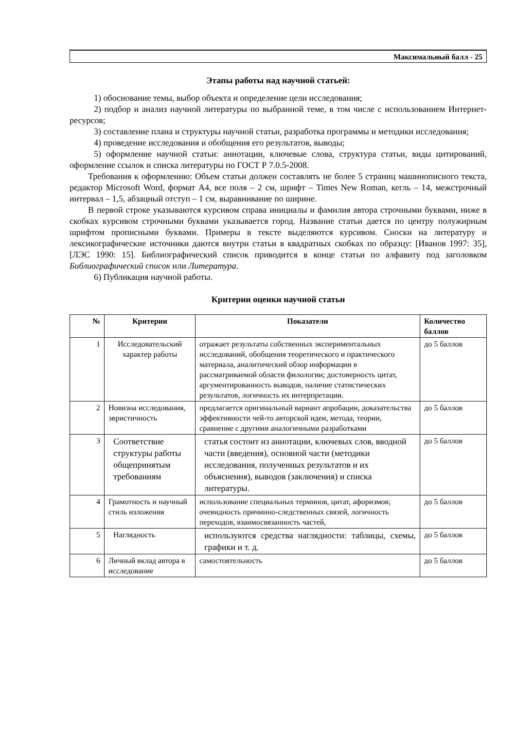Максимальный балл - 25
Этапы работы над научной статьей:
1) обоснование темы, выбор объекта и определение цели исследования;
2) подбор и анализ научной литературы по выбранной теме, в том числе с использованием Интернет-ресурсов;
3) составление плана и структуры научной статьи, разработка программы и методики исследования;
4) проведение исследования и обобщения его результатов, выводы;
5) оформление научной статьи: аннотации, ключевые слова, структура статьи, виды цитирований, оформление ссылок и списка литературы по ГОСТ Р 7.0.5-2008.
Требования к оформлению: Объем статьи должен составлять не более 5 страниц машинописного текста, редактор Microsoft Word, формат А4, все поля – 2 см, шрифт – Times New Roman, кегль – 14, межстрочный интервал – 1,5, абзацный отступ – 1 см, выравнивание по ширине.
В первой строке указываются курсивом справа инициалы и фамилия автора строчными буквами, ниже в скобках курсивом строчными буквами указывается город. Название статьи дается по центру полужирным шрифтом прописными буквами. Примеры в тексте выделяются курсивом. Сноски на литературу и лексикографические источники даются внутри статьи в квадратных скобках по образцу: [Иванов 1997: 35], [ЛЭС 1990: 15]. Библиографический список приводится в конце статьи по алфавиту под заголовком Библиографический список или Литература.
6) Публикация научной работы.
Критерии оценки научной статьи
| № | Критерии | Показатели | Количество баллов |
| --- | --- | --- | --- |
| 1 | Исследовательский характер работы | отражает результаты собственных экспериментальных исследований, обобщения теоретического и практического материала, аналитический обзор информации в рассматриваемой области филологии; достоверность цитат, аргументированность выводов, наличие статистических результатов, логичность их интерпретации. | до 5 баллов |
| 2 | Новизна исследования, эвристичность | предлагается оригинальный вариант апробации, доказательства эффективности чей-то авторской идеи, метода, теории, сравнение с другими аналогичными разработками | до 5 баллов |
| 3 | Соответствие структуры работы общепринятым требованиям | статья состоит из аннотации, ключевых слов, вводной части (введения), основной части (методики исследования, полученных результатов и их объяснения), выводов (заключения) и списка литературы. | до 5 баллов |
| 4 | Грамотность и научный стиль изложения | использование специальных терминов, цитат, афоризмов; очевидность причинно-следственных связей, логичность переходов, взаимосвязанность частей, | до 5 баллов |
| 5 | Наглядность | используются средства наглядности: таблицы, схемы, графики и т. д. | до 5 баллов |
| 6 | Личный вклад автора в исследование | самостоятельность | до 5 баллов |